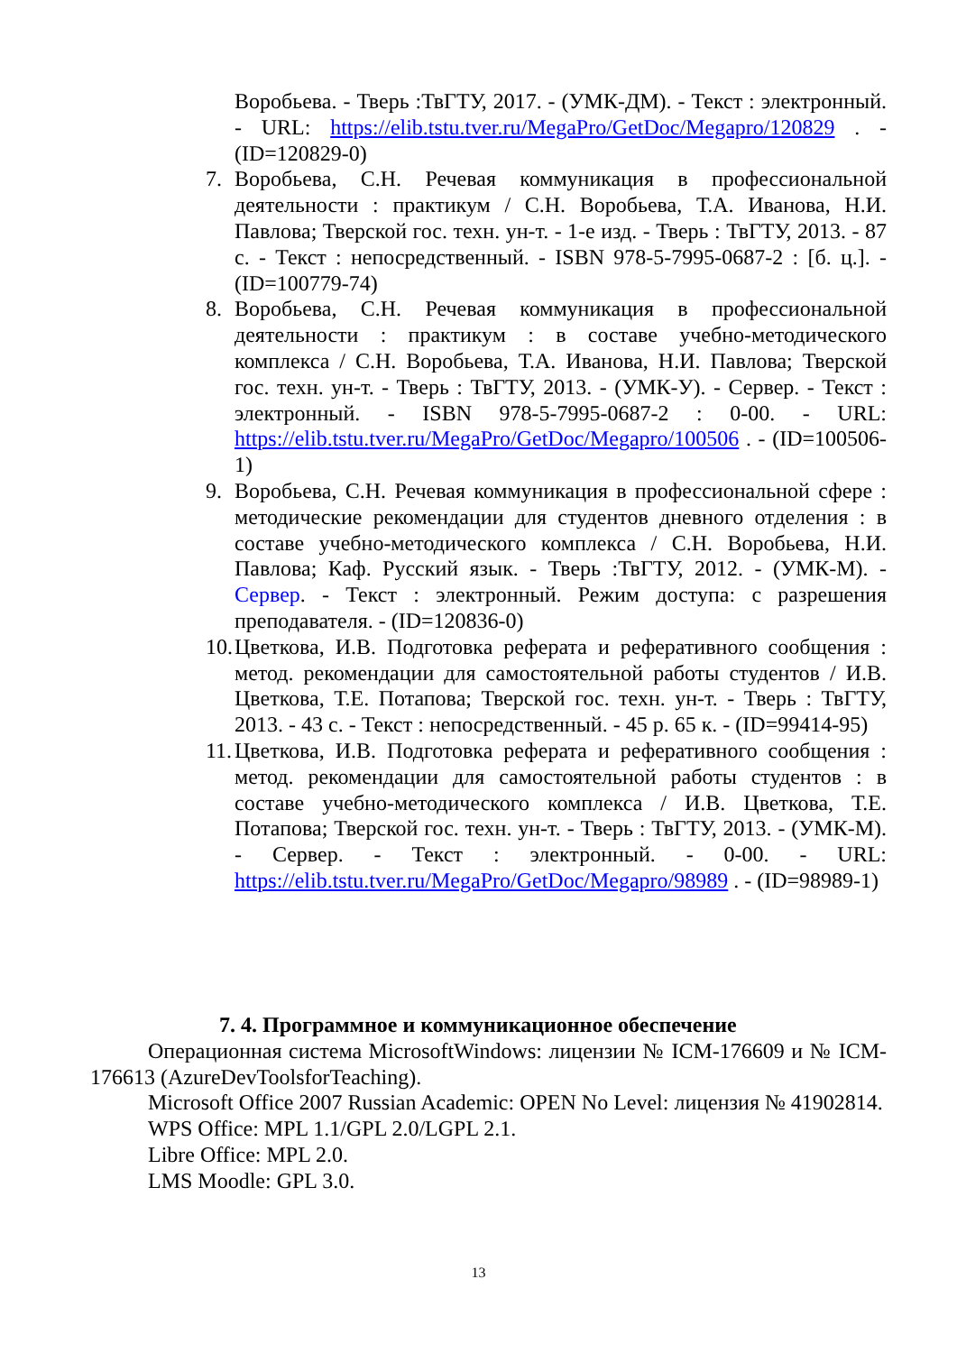Воробьева. - Тверь :ТвГТУ, 2017. - (УМК-ДМ). - Текст : электронный. - URL: https://elib.tstu.tver.ru/MegaPro/GetDoc/Megapro/120829 . - (ID=120829-0)
7. Воробьева, С.Н. Речевая коммуникация в профессиональной деятельности : практикум / С.Н. Воробьева, Т.А. Иванова, Н.И. Павлова; Тверской гос. техн. ун-т. - 1-е изд. - Тверь : ТвГТУ, 2013. - 87 с. - Текст : непосредственный. - ISBN 978-5-7995-0687-2 : [б. ц.]. - (ID=100779-74)
8. Воробьева, С.Н. Речевая коммуникация в профессиональной деятельности : практикум : в составе учебно-методического комплекса / С.Н. Воробьева, Т.А. Иванова, Н.И. Павлова; Тверской гос. техн. ун-т. - Тверь : ТвГТУ, 2013. - (УМК-У). - Сервер. - Текст : электронный. - ISBN 978-5-7995-0687-2 : 0-00. - URL: https://elib.tstu.tver.ru/MegaPro/GetDoc/Megapro/100506 . - (ID=100506-1)
9. Воробьева, С.Н. Речевая коммуникация в профессиональной сфере : методические рекомендации для студентов дневного отделения : в составе учебно-методического комплекса / С.Н. Воробьева, Н.И. Павлова; Каф. Русский язык. - Тверь :ТвГТУ, 2012. - (УМК-М). - Сервер. - Текст : электронный. Режим доступа: с разрешения преподавателя. - (ID=120836-0)
10. Цветкова, И.В. Подготовка реферата и реферативного сообщения : метод. рекомендации для самостоятельной работы студентов / И.В. Цветкова, Т.Е. Потапова; Тверской гос. техн. ун-т. - Тверь : ТвГТУ, 2013. - 43 с. - Текст : непосредственный. - 45 р. 65 к. - (ID=99414-95)
11. Цветкова, И.В. Подготовка реферата и реферативного сообщения : метод. рекомендации для самостоятельной работы студентов : в составе учебно-методического комплекса / И.В. Цветкова, Т.Е. Потапова; Тверской гос. техн. ун-т. - Тверь : ТвГТУ, 2013. - (УМК-М). - Сервер. - Текст : электронный. - 0-00. - URL: https://elib.tstu.tver.ru/MegaPro/GetDoc/Megapro/98989 . - (ID=98989-1)
7. 4. Программное и коммуникационное обеспечение
Операционная система MicrosoftWindows: лицензии № ICM-176609 и № ICM-176613 (AzureDevToolsforTeaching).
Microsoft Office 2007 Russian Academic: OPEN No Level: лицензия № 41902814.
WPS Office: MPL 1.1/GPL 2.0/LGPL 2.1.
Libre Office: MPL 2.0.
LMS Moodle: GPL 3.0.
13